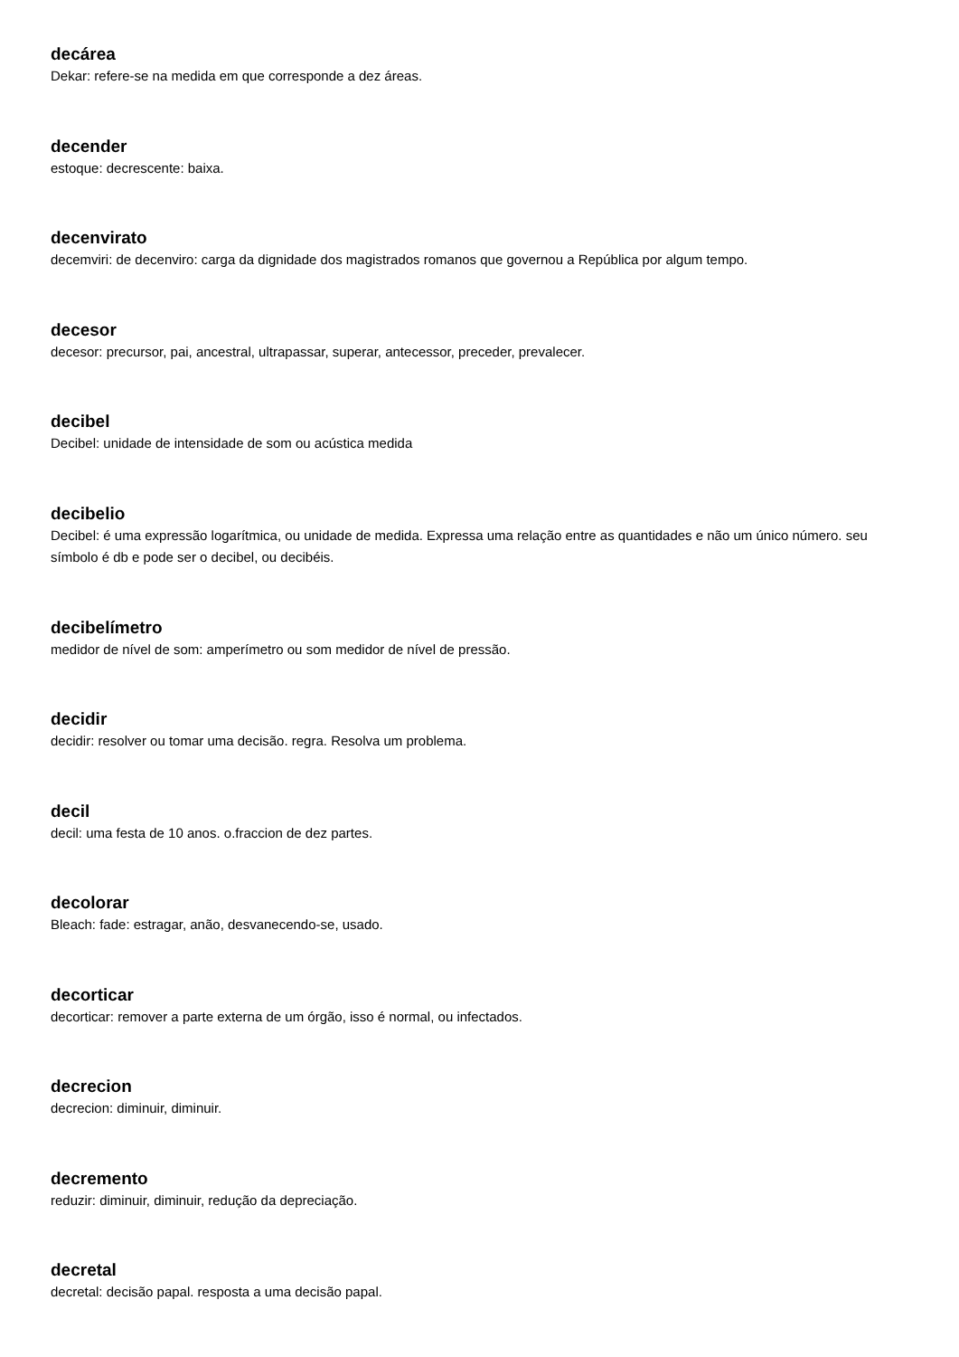decárea
Dekar: refere-se na medida em que corresponde a dez áreas.
decender
estoque: decrescente: baixa.
decenvirato
decemviri: de decenviro: carga da dignidade dos magistrados romanos que governou a República por algum tempo.
decesor
decesor: precursor, pai, ancestral, ultrapassar, superar, antecessor, preceder, prevalecer.
decibel
Decibel: unidade de intensidade de som ou acústica medida
decibelio
Decibel: é uma expressão logarítmica, ou unidade de medida. Expressa uma relação entre as quantidades e não um único número. seu símbolo é db e pode ser o decibel, ou decibéis.
decibelímetro
medidor de nível de som: amperímetro ou som medidor de nível de pressão.
decidir
decidir: resolver ou tomar uma decisão. regra. Resolva um problema.
decil
decil: uma festa de 10 anos. o.fraccion de dez partes.
decolorar
Bleach: fade: estragar, anão, desvanecendo-se, usado.
decorticar
decorticar: remover a parte externa de um órgão, isso é normal, ou infectados.
decrecion
decrecion: diminuir, diminuir.
decremento
reduzir: diminuir, diminuir, redução da depreciação.
decretal
decretal: decisão papal. resposta a uma decisão papal.